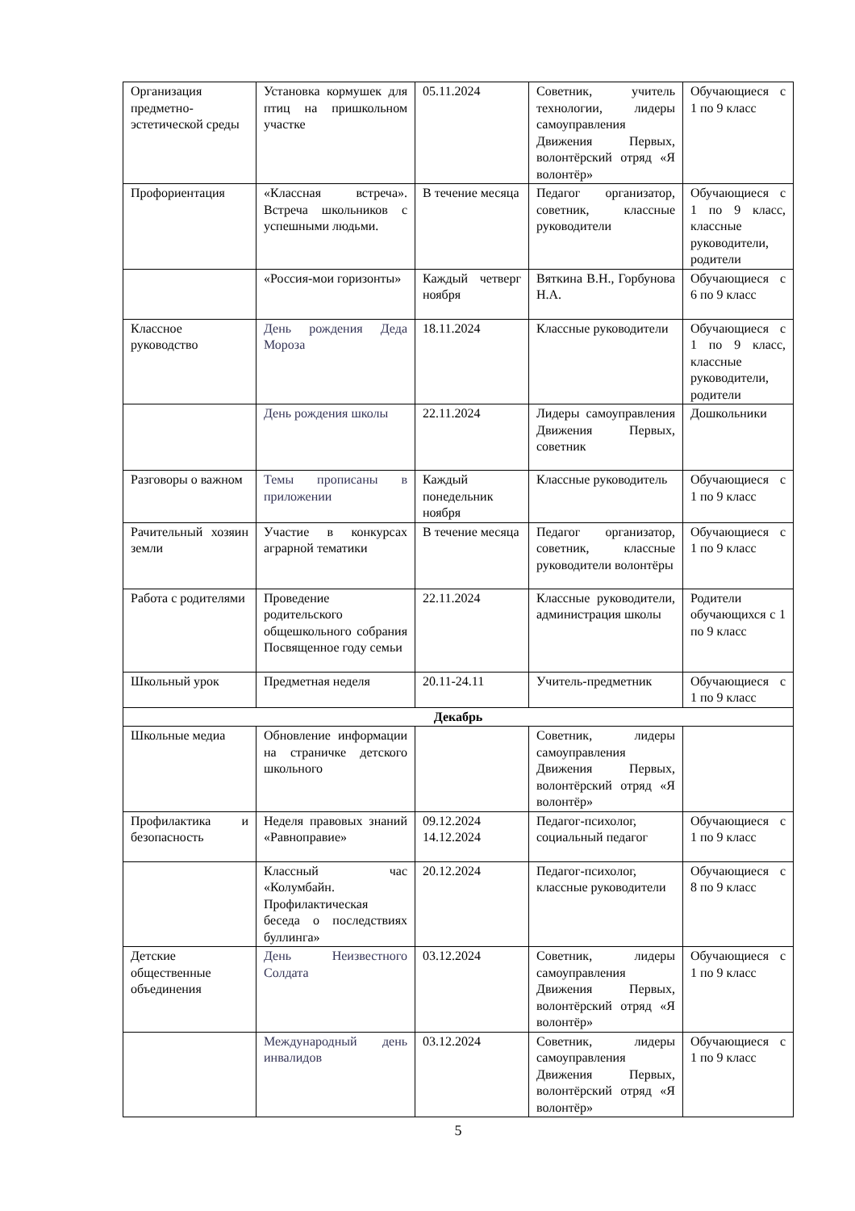| Организация предметно-эстетической среды | Установка кормушек для птиц на пришкольном участке | 05.11.2024 | Советник, учитель технологии, лидеры самоуправления Движения Первых, волонтёрский отряд «Я волонтёр» | Обучающиеся с 1 по 9 класс |
| Профориентация | «Классная встреча». Встреча школьников с успешными людьми. | В течение месяца | Педагог организатор, советник, классные руководители | Обучающиеся с 1 по 9 класс, классные руководители, родители |
| | «Россия-мои горизонты» | Каждый четверг ноября | Вяткина В.Н., Горбунова Н.А. | Обучающиеся с 6 по 9 класс |
| Классное руководство | День рождения Деда Мороза | 18.11.2024 | Классные руководители | Обучающиеся с 1 по 9 класс, классные руководители, родители |
| | День рождения школы | 22.11.2024 | Лидеры самоуправления Движения Первых, советник | Дошкольники |
| Разговоры о важном | Темы прописаны в приложении | Каждый понедельник ноября | Классные руководитель | Обучающиеся с 1 по 9 класс |
| Рачительный хозяин земли | Участие в конкурсах аграрной тематики | В течение месяца | Педагог организатор, советник, классные руководители волонтёры | Обучающиеся с 1 по 9 класс |
| Работа с родителями | Проведение родительского общешкольного собрания Посвященное году семьи | 22.11.2024 | Классные руководители, администрация школы | Родители обучающихся с 1 по 9 класс |
| Школьный урок | Предметная неделя | 20.11-24.11 | Учитель-предметник | Обучающиеся с 1 по 9 класс |
| Декабрь | | | | |
| Школьные медиа | Обновление информации на страничке детского школьного | | Советник, лидеры самоуправления Движения Первых, волонтёрский отряд «Я волонтёр» | |
| Профилактика и безопасность | Неделя правовых знаний «Равноправие» | 09.12.2024 14.12.2024 | Педагог-психолог, социальный педагог | Обучающиеся с 1 по 9 класс |
| | Классный час «Колумбайн. Профилактическая беседа о последствиях буллинга» | 20.12.2024 | Педагог-психолог, классные руководители | Обучающиеся с 8 по 9 класс |
| Детские общественные объединения | День Неизвестного Солдата | 03.12.2024 | Советник, лидеры самоуправления Движения Первых, волонтёрский отряд «Я волонтёр» | Обучающиеся с 1 по 9 класс |
| | Международный день инвалидов | 03.12.2024 | Советник, лидеры самоуправления Движения Первых, волонтёрский отряд «Я волонтёр» | Обучающиеся с 1 по 9 класс |
5